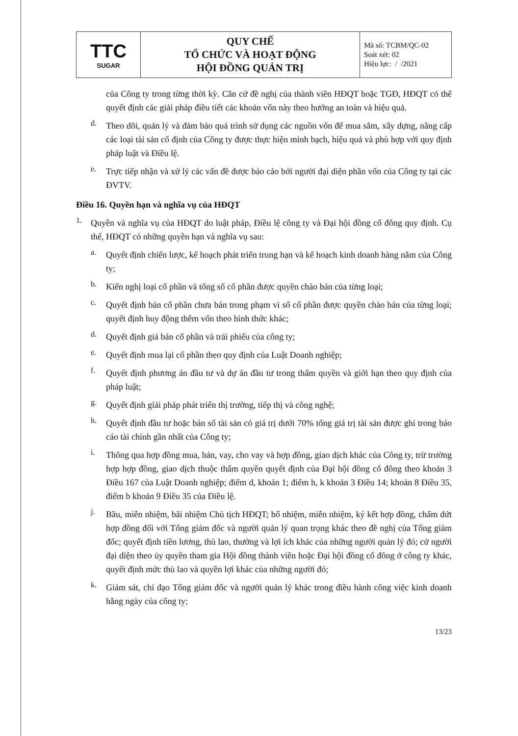| TTC SUGAR | QUY CHẾ TỔ CHỨC VÀ HOẠT ĐỘNG HỘI ĐỒNG QUẢN TRỊ | Mã số: TCBM/QC-02 Soát xét: 02 Hiệu lực: / /2021 |
của Công ty trong từng thời kỳ. Căn cứ đề nghị của thành viên HĐQT hoặc TGĐ, HĐQT có thể quyết định các giải pháp điều tiết các khoản vốn này theo hướng an toàn và hiệu quả.
d.
Theo dõi, quản lý và đảm bảo quá trình sử dụng các nguồn vốn để mua sắm, xây dựng, nâng cấp các loại tài sản cố định của Công ty được thực hiện minh bạch, hiệu quả và phù hợp với quy định pháp luật và Điều lệ.
e.
Trực tiếp nhận và xử lý các vấn đề được báo cáo bởi người đại diện phần vốn của Công ty tại các ĐVTV.
Điều 16. Quyền hạn và nghĩa vụ của HĐQT
1.
Quyền và nghĩa vụ của HĐQT do luật pháp, Điều lệ công ty và Đại hội đồng cổ đông quy định. Cụ thể, HĐQT có những quyền hạn và nghĩa vụ sau:
a.
Quyết định chiến lược, kế hoạch phát triển trung hạn và kế hoạch kinh doanh hàng năm của Công ty;
b.
Kiến nghị loại cổ phần và tổng số cổ phần được quyền chào bán của từng loại;
c.
Quyết định bán cổ phần chưa bán trong phạm vi số cổ phần được quyền chào bán của từng loại; quyết định huy động thêm vốn theo hình thức khác;
d.
Quyết định giá bán cổ phần và trái phiếu của công ty;
e.
Quyết định mua lại cổ phần theo quy định của Luật Doanh nghiệp;
f.
Quyết định phương án đầu tư và dự án đầu tư trong thẩm quyền và giới hạn theo quy định của pháp luật;
g.
Quyết định giải pháp phát triển thị trường, tiếp thị và công nghệ;
h.
Quyết định đầu tư hoặc bán số tài sản có giá trị dưới 70% tổng giá trị tài sản được ghi trong báo cáo tài chính gần nhất của Công ty;
i.
Thông qua hợp đồng mua, bán, vay, cho vay và hợp đồng, giao dịch khác của Công ty, trừ trường hợp hợp đồng, giao dịch thuộc thẩm quyền quyết định của Đại hội đồng cổ đông theo khoản 3 Điều 167 của Luật Doanh nghiệp; điểm d, khoản 1; điểm h, k khoản 3 Điều 14; khoản 8 Điều 35, điểm b khoản 9 Điều 35 của Điều lệ.
j.
Bầu, miễn nhiệm, bãi nhiệm Chủ tịch HĐQT; bổ nhiệm, miễn nhiệm, ký kết hợp đồng, chấm dứt hợp đồng đối với Tổng giám đốc và người quản lý quan trọng khác theo đề nghị của Tổng giám đốc; quyết định tiền lương, thù lao, thưởng và lợi ích khác của những người quản lý đó; cử người đại diện theo ủy quyền tham gia Hội đồng thành viên hoặc Đại hội đồng cổ đông ở công ty khác, quyết định mức thù lao và quyền lợi khác của những người đó;
k.
Giám sát, chỉ đạo Tổng giám đốc và người quản lý khác trong điều hành công việc kinh doanh hằng ngày của công ty;
13/23